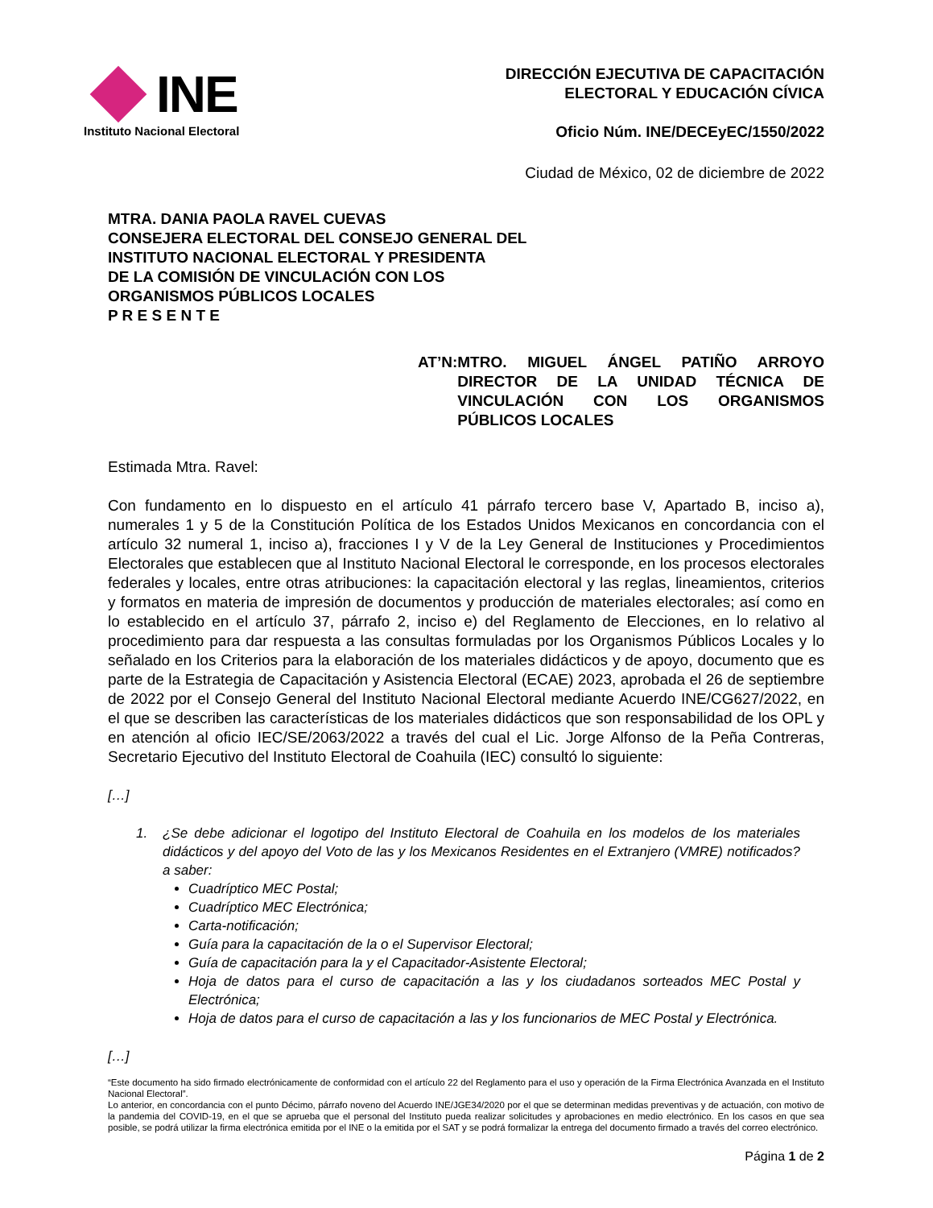INE
Instituto Nacional Electoral
DIRECCIÓN EJECUTIVA DE CAPACITACIÓN
ELECTORAL Y EDUCACIÓN CÍVICA
Oficio Núm. INE/DECEyEC/1550/2022
Ciudad de México, 02 de diciembre de 2022
MTRA. DANIA PAOLA RAVEL CUEVAS
CONSEJERA ELECTORAL DEL CONSEJO GENERAL DEL
INSTITUTO NACIONAL ELECTORAL Y PRESIDENTA
DE LA COMISIÓN DE VINCULACIÓN CON LOS
ORGANISMOS PÚBLICOS LOCALES
P R E S E N T E
AT’N: MTRO. MIGUEL ÁNGEL PATIÑO ARROYO DIRECTOR DE LA UNIDAD TÉCNICA DE VINCULACIÓN CON LOS ORGANISMOS PÚBLICOS LOCALES
Estimada Mtra. Ravel:
Con fundamento en lo dispuesto en el artículo 41 párrafo tercero base V, Apartado B, inciso a), numerales 1 y 5 de la Constitución Política de los Estados Unidos Mexicanos en concordancia con el artículo 32 numeral 1, inciso a), fracciones I y V de la Ley General de Instituciones y Procedimientos Electorales que establecen que al Instituto Nacional Electoral le corresponde, en los procesos electorales federales y locales, entre otras atribuciones: la capacitación electoral y las reglas, lineamientos, criterios y formatos en materia de impresión de documentos y producción de materiales electorales; así como en lo establecido en el artículo 37, párrafo 2, inciso e) del Reglamento de Elecciones, en lo relativo al procedimiento para dar respuesta a las consultas formuladas por los Organismos Públicos Locales y lo señalado en los Criterios para la elaboración de los materiales didácticos y de apoyo, documento que es parte de la Estrategia de Capacitación y Asistencia Electoral (ECAE) 2023, aprobada el 26 de septiembre de 2022 por el Consejo General del Instituto Nacional Electoral mediante Acuerdo INE/CG627/2022, en el que se describen las características de los materiales didácticos que son responsabilidad de los OPL y en atención al oficio IEC/SE/2063/2022 a través del cual el Lic. Jorge Alfonso de la Peña Contreras, Secretario Ejecutivo del Instituto Electoral de Coahuila (IEC) consultó lo siguiente:
[…]
1. ¿Se debe adicionar el logotipo del Instituto Electoral de Coahuila en los modelos de los materiales didácticos y del apoyo del Voto de las y los Mexicanos Residentes en el Extranjero (VMRE) notificados? a saber:
Cuadríptico MEC Postal;
Cuadríptico MEC Electrónica;
Carta-notificación;
Guía para la capacitación de la o el Supervisor Electoral;
Guía de capacitación para la y el Capacitador-Asistente Electoral;
Hoja de datos para el curso de capacitación a las y los ciudadanos sorteados MEC Postal y Electrónica;
Hoja de datos para el curso de capacitación a las y los funcionarios de MEC Postal y Electrónica.
[…]
“Este documento ha sido firmado electrónicamente de conformidad con el artículo 22 del Reglamento para el uso y operación de la Firma Electrónica Avanzada en el Instituto Nacional Electoral”.
Lo anterior, en concordancia con el punto Décimo, párrafo noveno del Acuerdo INE/JGE34/2020 por el que se determinan medidas preventivas y de actuación, con motivo de la pandemia del COVID-19, en el que se aprueba que el personal del Instituto pueda realizar solicitudes y aprobaciones en medio electrónico. En los casos en que sea posible, se podrá utilizar la firma electrónica emitida por el INE o la emitida por el SAT y se podrá formalizar la entrega del documento firmado a través del correo electrónico.
Página 1 de 2